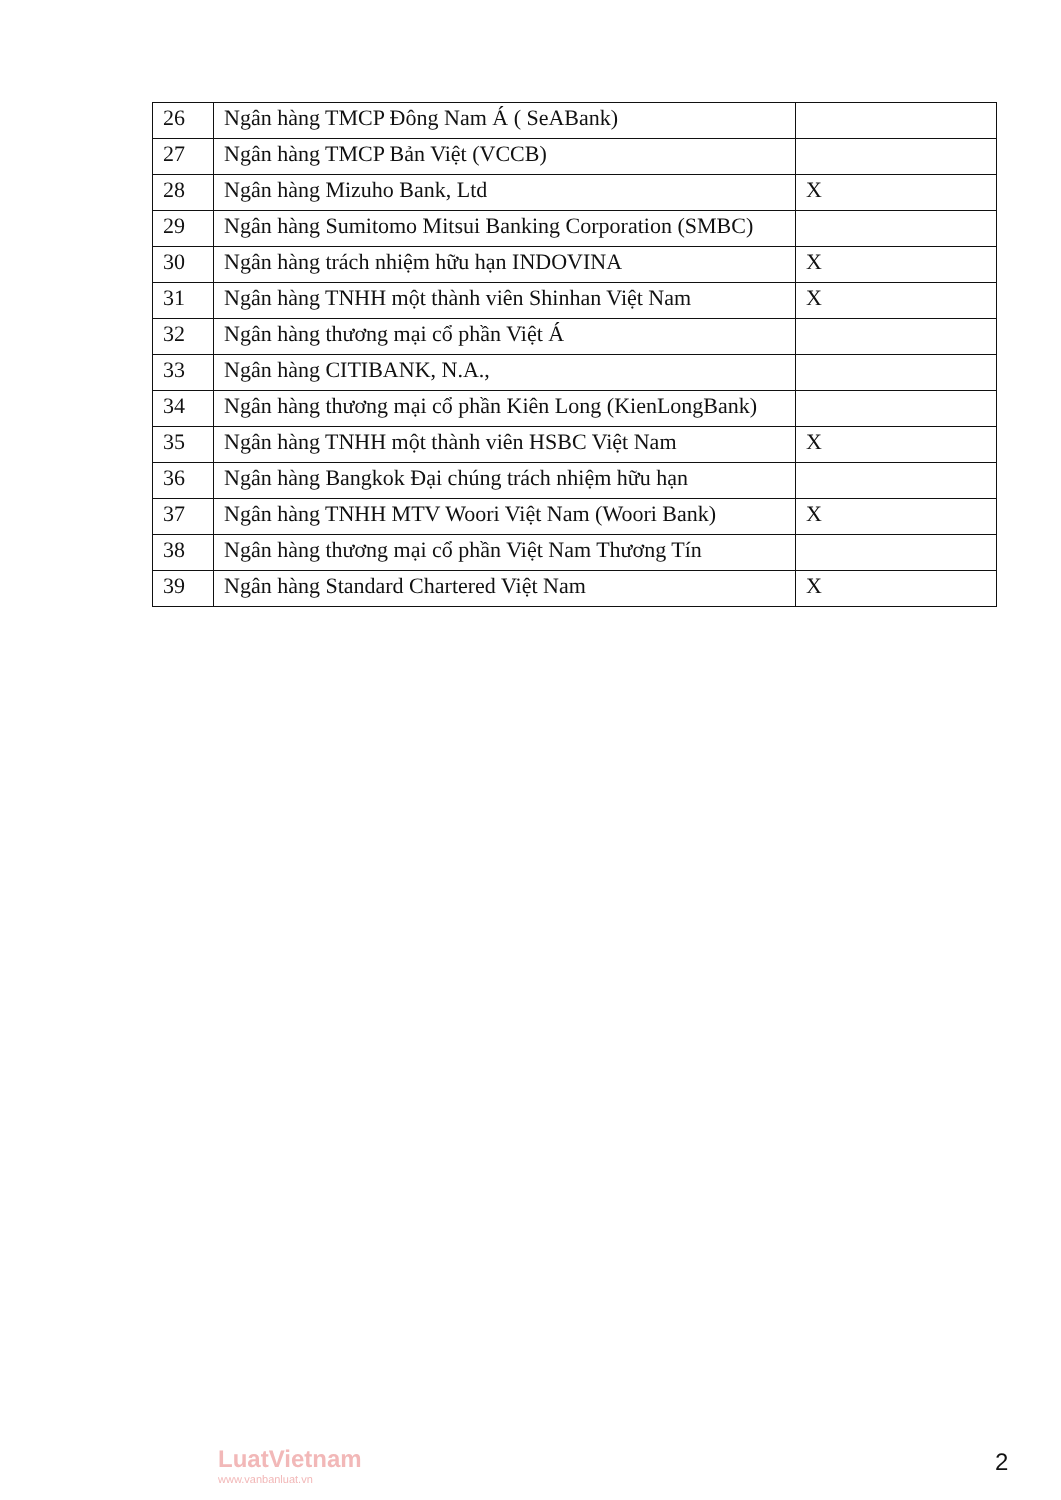| 26 | Ngân hàng TMCP Đông Nam Á ( SeABank) | |
| 27 | Ngân hàng TMCP Bản Việt (VCCB) | |
| 28 | Ngân hàng Mizuho Bank, Ltd | X |
| 29 | Ngân hàng Sumitomo Mitsui Banking Corporation (SMBC) | |
| 30 | Ngân hàng trách nhiệm hữu hạn INDOVINA | X |
| 31 | Ngân hàng TNHH một thành viên Shinhan Việt Nam | X |
| 32 | Ngân hàng thương mại cổ phần Việt Á | |
| 33 | Ngân hàng CITIBANK, N.A., | |
| 34 | Ngân hàng thương mại cổ phần Kiên Long (KienLongBank) | |
| 35 | Ngân hàng TNHH một thành viên HSBC Việt Nam | X |
| 36 | Ngân hàng Bangkok Đại chúng trách nhiệm hữu hạn | |
| 37 | Ngân hàng TNHH MTV Woori Việt Nam (Woori Bank) | X |
| 38 | Ngân hàng thương mại cổ phần Việt Nam Thương Tín | |
| 39 | Ngân hàng Standard Chartered Việt Nam | X |
LuatVietnam
www.vanbanluat.vn
2